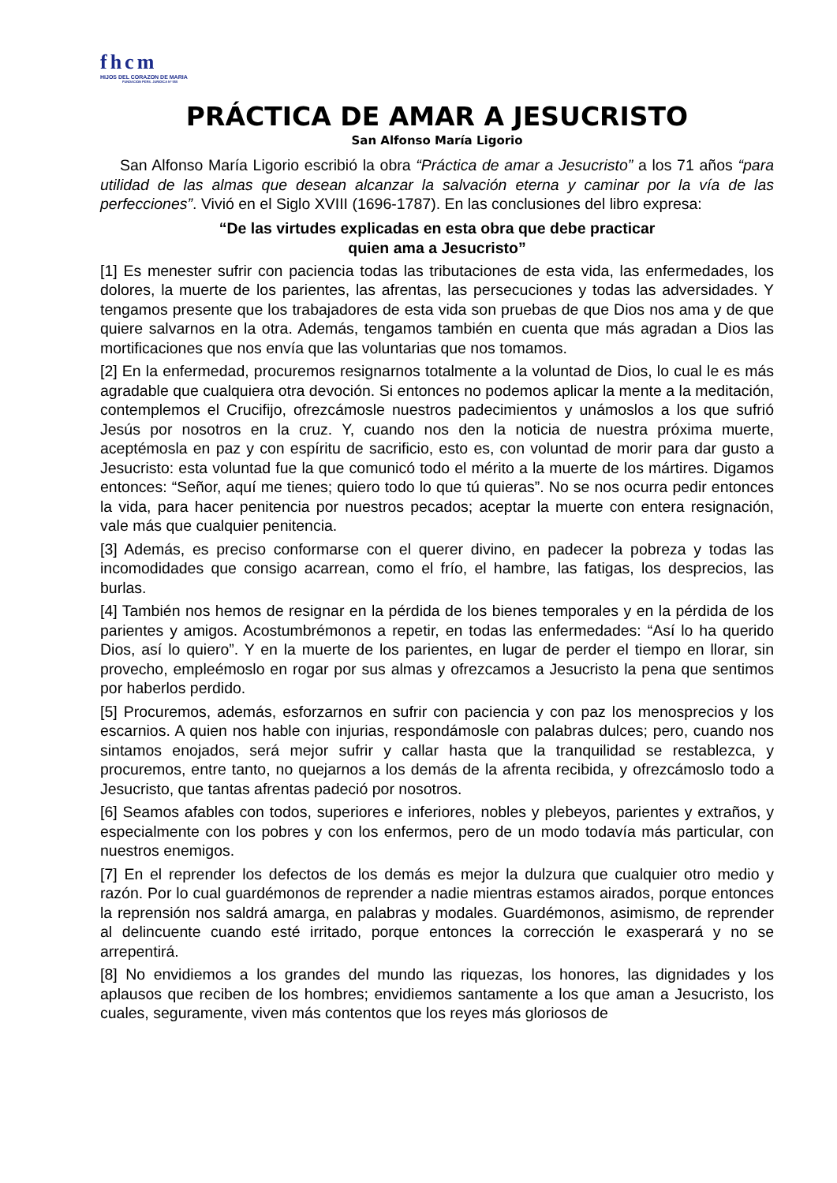fhcm
HIJOS DEL CORAZON DE MARIA
FUNDACION PERS. JURIDICA Nº 550
PRÁCTICA DE AMAR A JESUCRISTO
San Alfonso María Ligorio
San Alfonso María Ligorio escribió la obra “Práctica de amar a Jesucristo” a los 71 años “para utilidad de las almas que desean alcanzar la salvación eterna y caminar por la vía de las perfecciones”. Vivió en el Siglo XVIII (1696-1787). En las conclusiones del libro expresa:
“De las virtudes explicadas en esta obra que debe practicar
quien ama a Jesucristo”
[1] Es menester sufrir con paciencia todas las tributaciones de esta vida, las enfermedades, los dolores, la muerte de los parientes, las afrentas, las persecuciones y todas las adversidades. Y tengamos presente que los trabajadores de esta vida son pruebas de que Dios nos ama y de que quiere salvarnos en la otra. Además, tengamos también en cuenta que más agradan a Dios las mortificaciones que nos envía que las voluntarias que nos tomamos.
[2] En la enfermedad, procuremos resignarnos totalmente a la voluntad de Dios, lo cual le es más agradable que cualquiera otra devoción. Si entonces no podemos aplicar la mente a la meditación, contemplemos el Crucifijo, ofrezcámosle nuestros padecimientos y unámoslos a los que sufrió Jesús por nosotros en la cruz. Y, cuando nos den la noticia de nuestra próxima muerte, aceptémosla en paz y con espíritu de sacrificio, esto es, con voluntad de morir para dar gusto a Jesucristo: esta voluntad fue la que comunicó todo el mérito a la muerte de los mártires. Digamos entonces: “Señor, aquí me tienes; quiero todo lo que tú quieras”. No se nos ocurra pedir entonces la vida, para hacer penitencia por nuestros pecados; aceptar la muerte con entera resignación, vale más que cualquier penitencia.
[3] Además, es preciso conformarse con el querer divino, en padecer la pobreza y todas las incomodidades que consigo acarrean, como el frío, el hambre, las fatigas, los desprecios, las burlas.
[4] También nos hemos de resignar en la pérdida de los bienes temporales y en la pérdida de los parientes y amigos. Acostumbrémonos a repetir, en todas las enfermedades: “Así lo ha querido Dios, así lo quiero”. Y en la muerte de los parientes, en lugar de perder el tiempo en llorar, sin provecho, empleémoslo en rogar por sus almas y ofrezcamos a Jesucristo la pena que sentimos por haberlos perdido.
[5] Procuremos, además, esforzarnos en sufrir con paciencia y con paz los menosprecios y los escarnios. A quien nos hable con injurias, respondámosle con palabras dulces; pero, cuando nos sintamos enojados, será mejor sufrir y callar hasta que la tranquilidad se restablezca, y procuremos, entre tanto, no quejarnos a los demás de la afrenta recibida, y ofrezcámoslo todo a Jesucristo, que tantas afrentas padeció por nosotros.
[6] Seamos afables con todos, superiores e inferiores, nobles y plebeyos, parientes y extraños, y especialmente con los pobres y con los enfermos, pero de un modo todavía más particular, con nuestros enemigos.
[7] En el reprender los defectos de los demás es mejor la dulzura que cualquier otro medio y razón. Por lo cual guardémonos de reprender a nadie mientras estamos airados, porque entonces la reprensión nos saldrá amarga, en palabras y modales. Guardémonos, asimismo, de reprender al delincuente cuando esté irritado, porque entonces la corrección le exasperará y no se arrepentirá.
[8] No envidiemos a los grandes del mundo las riquezas, los honores, las dignidades y los aplausos que reciben de los hombres; envidiemos santamente a los que aman a Jesucristo, los cuales, seguramente, viven más contentos que los reyes más gloriosos de